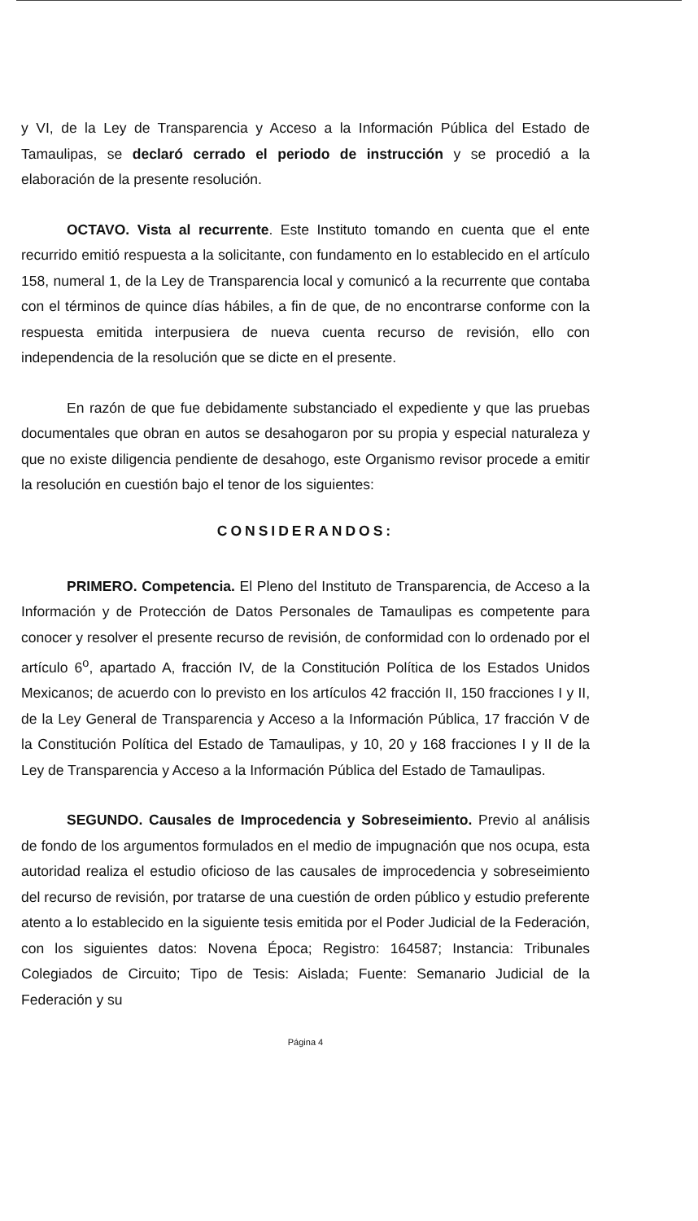y VI, de la Ley de Transparencia y Acceso a la Información Pública del Estado de Tamaulipas, se declaró cerrado el periodo de instrucción y se procedió a la elaboración de la presente resolución.
OCTAVO. Vista al recurrente. Este Instituto tomando en cuenta que el ente recurrido emitió respuesta a la solicitante, con fundamento en lo establecido en el artículo 158, numeral 1, de la Ley de Transparencia local y comunicó a la recurrente que contaba con el términos de quince días hábiles, a fin de que, de no encontrarse conforme con la respuesta emitida interpusiera de nueva cuenta recurso de revisión, ello con independencia de la resolución que se dicte en el presente.
En razón de que fue debidamente substanciado el expediente y que las pruebas documentales que obran en autos se desahogaron por su propia y especial naturaleza y que no existe diligencia pendiente de desahogo, este Organismo revisor procede a emitir la resolución en cuestión bajo el tenor de los siguientes:
CONSIDERANDOS:
PRIMERO. Competencia. El Pleno del Instituto de Transparencia, de Acceso a la Información y de Protección de Datos Personales de Tamaulipas es competente para conocer y resolver el presente recurso de revisión, de conformidad con lo ordenado por el artículo 6<sup>o</sup>, apartado A, fracción IV, de la Constitución Política de los Estados Unidos Mexicanos; de acuerdo con lo previsto en los artículos 42 fracción II, 150 fracciones I y II, de la Ley General de Transparencia y Acceso a la Información Pública, 17 fracción V de la Constitución Política del Estado de Tamaulipas, y 10, 20 y 168 fracciones I y II de la Ley de Transparencia y Acceso a la Información Pública del Estado de Tamaulipas.
SEGUNDO. Causales de Improcedencia y Sobreseimiento. Previo al análisis de fondo de los argumentos formulados en el medio de impugnación que nos ocupa, esta autoridad realiza el estudio oficioso de las causales de improcedencia y sobreseimiento del recurso de revisión, por tratarse de una cuestión de orden público y estudio preferente atento a lo establecido en la siguiente tesis emitida por el Poder Judicial de la Federación, con los siguientes datos: Novena Época; Registro: 164587; Instancia: Tribunales Colegiados de Circuito; Tipo de Tesis: Aislada; Fuente: Semanario Judicial de la Federación y su
Página 4